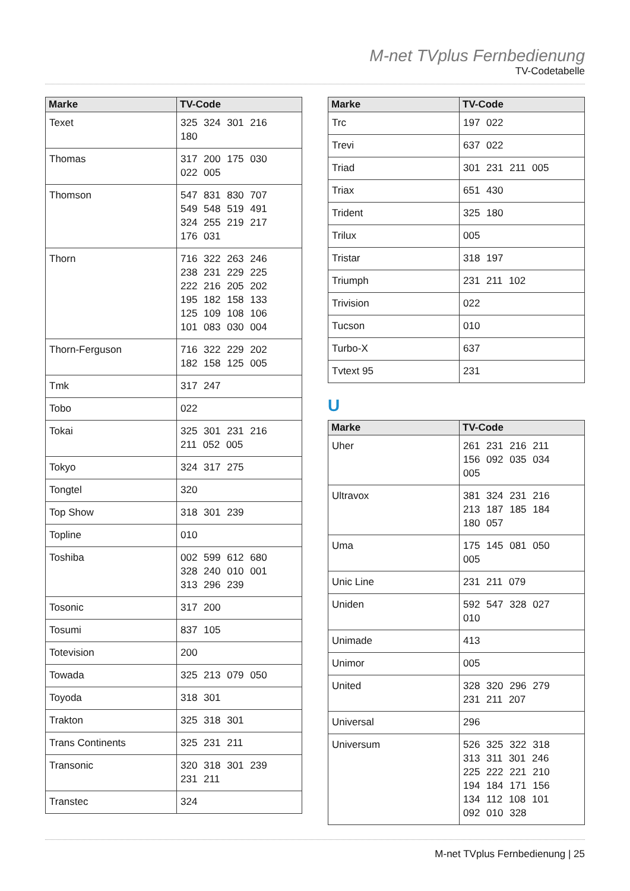M-net TVplus Fernbedienung
TV-Codetabelle
| Marke | TV-Code |
| --- | --- |
| Texet | 325 324 301 216 180 |
| Thomas | 317 200 175 030 022 005 |
| Thomson | 547 831 830 707 549 548 519 491 324 255 219 217 176 031 |
| Thorn | 716 322 263 246 238 231 229 225 222 216 205 202 195 182 158 133 125 109 108 106 101 083 030 004 |
| Thorn-Ferguson | 716 322 229 202 182 158 125 005 |
| Tmk | 317 247 |
| Tobo | 022 |
| Tokai | 325 301 231 216 211 052 005 |
| Tokyo | 324 317 275 |
| Tongtel | 320 |
| Top Show | 318 301 239 |
| Topline | 010 |
| Toshiba | 002 599 612 680 328 240 010 001 313 296 239 |
| Tosonic | 317 200 |
| Tosumi | 837 105 |
| Totevision | 200 |
| Towada | 325 213 079 050 |
| Toyoda | 318 301 |
| Trakton | 325 318 301 |
| Trans Continents | 325 231 211 |
| Transonic | 320 318 301 239 231 211 |
| Transtec | 324 |
| Marke | TV-Code |
| --- | --- |
| Trc | 197 022 |
| Trevi | 637 022 |
| Triad | 301 231 211 005 |
| Triax | 651 430 |
| Trident | 325 180 |
| Trilux | 005 |
| Tristar | 318 197 |
| Triumph | 231 211 102 |
| Trivision | 022 |
| Tucson | 010 |
| Turbo-X | 637 |
| Tvtext 95 | 231 |
U
| Marke | TV-Code |
| --- | --- |
| Uher | 261 231 216 211 156 092 035 034 005 |
| Ultravox | 381 324 231 216 213 187 185 184 180 057 |
| Uma | 175 145 081 050 005 |
| Unic Line | 231 211 079 |
| Uniden | 592 547 328 027 010 |
| Unimade | 413 |
| Unimor | 005 |
| United | 328 320 296 279 231 211 207 |
| Universal | 296 |
| Universum | 526 325 322 318 313 311 301 246 225 222 221 210 194 184 171 156 134 112 108 101 092 010 328 |
M-net TVplus Fernbedienung | 25